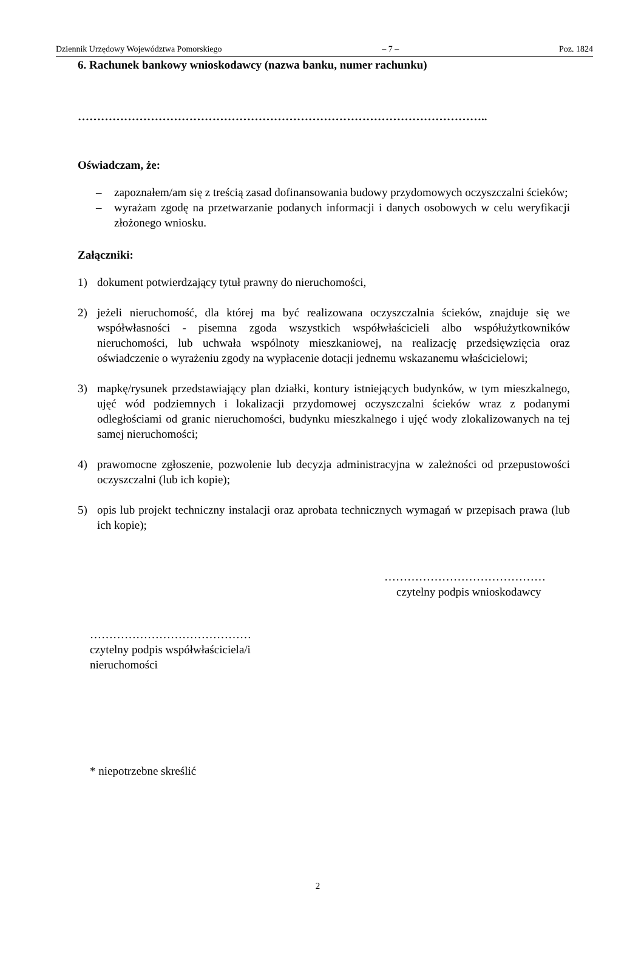Dziennik Urzędowy Województwa Pomorskiego – 7 – Poz. 1824
6. Rachunek bankowy wnioskodawcy (nazwa banku, numer rachunku)
……………………………………………………………………………………………..
Oświadczam, że:
– zapoznałem/am się z treścią zasad dofinansowania budowy przydomowych oczyszczalni ścieków;
– wyrażam zgodę na przetwarzanie podanych informacji i danych osobowych w celu weryfikacji złożonego wniosku.
Załączniki:
1) dokument potwierdzający tytuł prawny do nieruchomości,
2) jeżeli nieruchomość, dla której ma być realizowana oczyszczalnia ścieków, znajduje się we współwłasności - pisemna zgoda wszystkich współwłaścicieli albo współużytkowników nieruchomości, lub uchwała wspólnoty mieszkaniowej, na realizację przedsięwzięcia oraz oświadczenie o wyrażeniu zgody na wypłacenie dotacji jednemu wskazanemu właścicielowi;
3) mapkę/rysunek przedstawiający plan działki, kontury istniejących budynków, w tym mieszkalnego, ujęć wód podziemnych i lokalizacji przydomowej oczyszczalni ścieków wraz z podanymi odległościami od granic nieruchomości, budynku mieszkalnego i ujęć wody zlokalizowanych na tej samej nieruchomości;
4) prawomocne zgłoszenie, pozwolenie lub decyzja administracyjna w zależności od przepustowości oczyszczalni (lub ich kopie);
5) opis lub projekt techniczny instalacji oraz aprobata technicznych wymagań w przepisach prawa (lub ich kopie);
……………………………………
czytelny podpis wnioskodawcy
……………………………………
czytelny podpis współwłaściciela/i
nieruchomości
* niepotrzebne skreślić
2